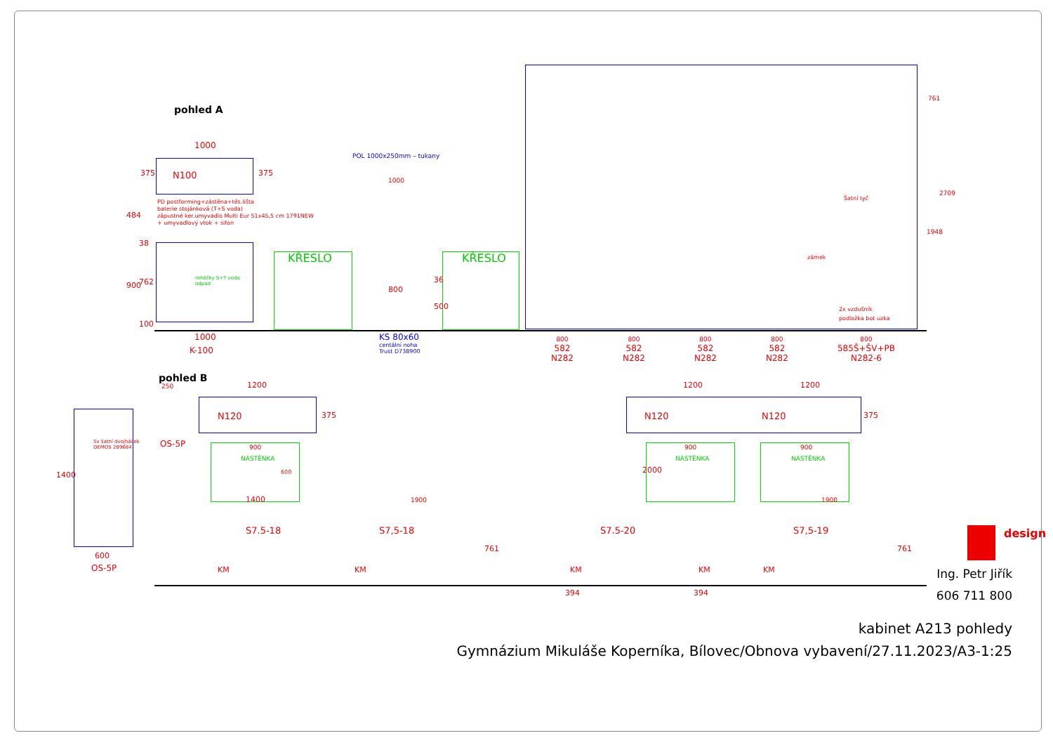pohled A
1000
375 375
N100
484
PD postforming+zástěna+těs.lišta
baterie stojánková (T+S voda)
zápustné ker.umyvadlo Multi Eur 51x45,5 cm 1791NEW
+ umyvadlový vtok + sifon
38
900 762
100
rohôčky S+T voda
odpad
1000
K-100
POL 1000x250mm – tukany
1000
KŘESLO KŘESLO
800
36
500
KS 80x60
centální noha
Trust D738900
761
2709
1948
Šatní tyč
zámek
2x vzdušník
podložka bot uzka
800
582
N282
800
582
N282
800
582
N282
800
582
N282
800
585Š+ŠV+PB
N282-6
pohled B
250 1200
N120 375
OS-5P
5x šatní dvojháček
DEMOS 289684
1400
600
OS-5P
900
NÁSTĚNKA
600
1400 1900
S7.5-18 S7,5-18
KM KM
761
1200 1200
N120 N120 375
900
NÁSTĚNKA
900
NÁSTĚNKA
2000
1900
S7.5-20 S7,5-19
KM KM KM
761
394 394
Ing. Petr Jiřík
606 711 800
kabinet A213 pohledy
Gymnázium Mikuláše Koperníka, Bílovec/Obnova vybavení/27.11.2023/A3-1:25
design